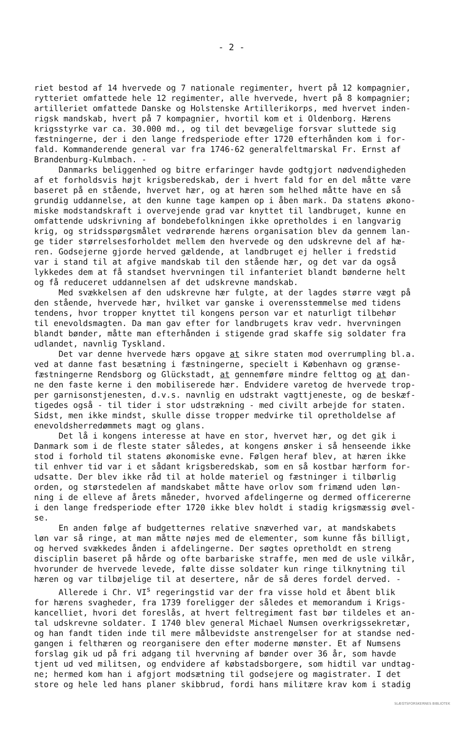- 2 -
riet bestod af 14 hvervede og 7 nationale regimenter, hvert på 12 kompagnier, rytteriet omfattede hele 12 regimenter, alle hvervede, hvert på 8 kompagnier; artilleriet omfattede Danske og Holstenske Artillerikorps, med hvervet inden- rigsk mandskab, hvert på 7 kompagnier, hvortil kom et i Oldenborg. Hærens krigsstyrke var ca. 30.000 md., og til det bevægelige forsvar sluttede sig fæstningerne, der i den lange fredsperiode efter 1720 efterhånden kom i for- fald. Kommanderende general var fra 1746-62 generalfeltmarskal Fr. Ernst af Brandenburg-Kulmbach. - Danmarks beliggenhed og bitre erfaringer havde godtgjort nødvendigheden af et forholdsvis højt krigsberedskab, der i hvert fald for en del måtte være baseret på en stående, hvervet hær, og at hæren som helhed måtte have en så grundig uddannelse, at den kunne tage kampen op i åben mark. Da statens økono- miske modstandskraft i overvejende grad var knyttet til landbruget, kunne en omfattende udskrivning af bondebefolkningen ikke opretholdes i en langvarig krig, og stridsspørgsmålet vedrørende hærens organisation blev da gennem lan- ge tider størrelsesforholdet mellem den hvervede og den udskrevne del af hæ- ren. Godsejerne gjorde herved gældende, at landbruget ej heller i fredstid var i stand til at afgive mandskab til den stående hær, og det var da også lykkedes dem at få standset hvervningen til infanteriet blandt bønderne helt og få reduceret uddannelsen af det udskrevne mandskab. Med svækkelsen af den udskrevne hær fulgte, at der lagdes større vægt på den stående, hvervede hær, hvilket var ganske i overensstemmelse med tidens tendens, hvor tropper knyttet til kongens person var et naturligt tilbehør til enevoldsmagten. Da man gav efter for landbrugets krav vedr. hvervningen blandt bønder, måtte man efterhånden i stigende grad skaffe sig soldater fra udlandet, navnlig Tyskland. Det var denne hvervede hærs opgave at sikre staten mod overrumpling bl.a. ved at danne fast besætning i fæstningerne, specielt i København og grænse- fæstningerne Rendsborg og Glückstadt, at gennemføre mindre felttog og at dan- ne den faste kerne i den mobiliserede hær. Endvidere varetog de hvervede trop- per garnisonstjenesten, d.v.s. navnlig en udstrakt vagttjeneste, og de beskæf- tigedes også - til tider i stor udstrækning - med civilt arbejde for staten. Sidst, men ikke mindst, skulle disse tropper medvirke til opretholdelse af enevoldsherredømmets magt og glans. Det lå i kongens interesse at have en stor, hvervet hær, og det gik i Danmark som i de fleste stater således, at kongens ønsker i så henseende ikke stod i forhold til statens økonomiske evne. Følgen heraf blev, at hæren ikke til enhver tid var i et sådant krigsberedskab, som en så kostbar hærform for- udsatte. Der blev ikke råd til at holde materiel og fæstninger i tilbørlig orden, og størstedelen af mandskabet måtte have orlov som frimænd uden løn- ning i de elleve af årets måneder, hvorved afdelingerne og dermed officererne i den lange fredsperiode efter 1720 ikke blev holdt i stadig krigsmæssig øvel- se. En anden følge af budgetternes relative snæverhed var, at mandskabets løn var så ringe, at man måtte nøjes med de elementer, som kunne fås billigt, og herved svækkedes ånden i afdelingerne. Der søgtes opretholdt en streng disciplin baseret på hårde og ofte barbariske straffe, men med de usle vilkår, hvorunder de hvervede levede, følte disse soldater kun ringe tilknytning til hæren og var tilbøjelige til at desertere, når de så deres fordel derved. - Allerede i Chr. VI<sup>s</sup> regeringstid var der fra visse hold et åbent blik for hærens svagheder, fra 1739 foreligger der således et memorandum i Krigs- kancelliet, hvori det foreslås, at hvert feltregiment fast bør tildeles et an- tal udskrevne soldater. I 1740 blev general Michael Numsen overkrigssekretær, og han fandt tiden inde til mere målbevidste anstrengelser for at standse ned- gangen i felthæren og reorganisere den efter moderne mønster. Et af Numsens forslag gik ud på fri adgang til hvervning af bønder over 36 år, som havde tjent ud ved militsen, og endvidere af købstadsborgere, som hidtil var undtag- ne; hermed kom han i afgjort modsætning til godsejere og magistrater. I det store og hele led hans planer skibbrud, fordi hans militære krav kom i stadig
SLÆGTSFORSKERNES BIBLIOTEK